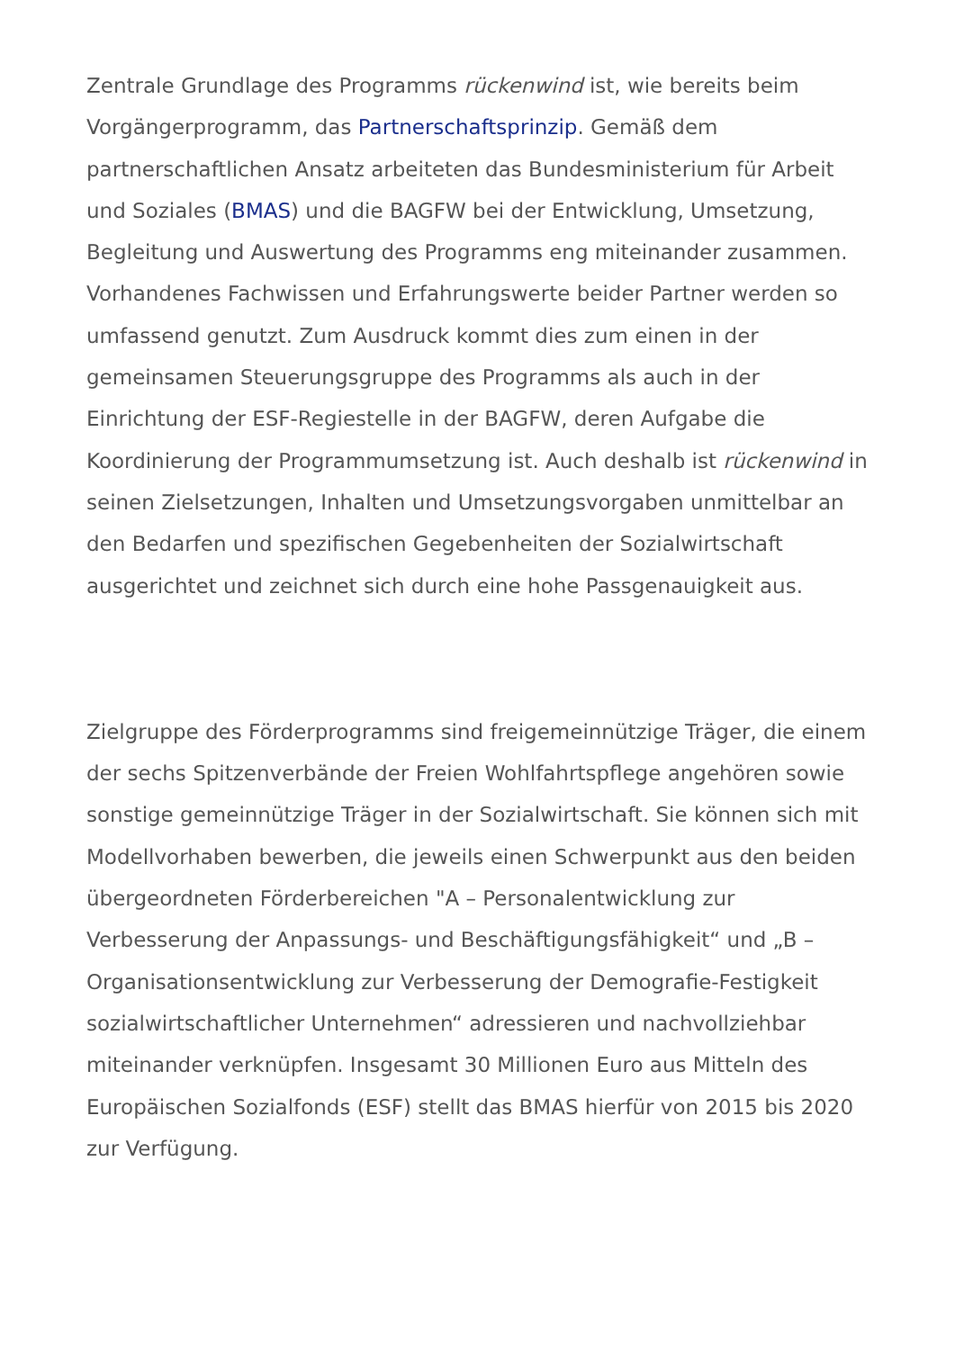Zentrale Grundlage des Programms rückenwind ist, wie bereits beim Vorgängerprogramm, das Partnerschaftsprinzip. Gemäß dem partnerschaftlichen Ansatz arbeiteten das Bundesministerium für Arbeit und Soziales (BMAS) und die BAGFW bei der Entwicklung, Umsetzung, Begleitung und Auswertung des Programms eng miteinander zusammen. Vorhandenes Fachwissen und Erfahrungswerte beider Partner werden so umfassend genutzt. Zum Ausdruck kommt dies zum einen in der gemeinsamen Steuerungsgruppe des Programms als auch in der Einrichtung der ESF-Regiestelle in der BAGFW, deren Aufgabe die Koordinierung der Programmumsetzung ist. Auch deshalb ist rückenwind in seinen Zielsetzungen, Inhalten und Umsetzungsvorgaben unmittelbar an den Bedarfen und spezifischen Gegebenheiten der Sozialwirtschaft ausgerichtet und zeichnet sich durch eine hohe Passgenauigkeit aus.
Zielgruppe des Förderprogramms sind freigemeinnützige Träger, die einem der sechs Spitzenverbände der Freien Wohlfahrtspflege angehören sowie sonstige gemeinnützige Träger in der Sozialwirtschaft. Sie können sich mit Modellvorhaben bewerben, die jeweils einen Schwerpunkt aus den beiden übergeordneten Förderbereichen "A – Personalentwicklung zur Verbesserung der Anpassungs- und Beschäftigungsfähigkeit“ und „B – Organisationsentwicklung zur Verbesserung der Demografie-Festigkeit sozialwirtschaftlicher Unternehmen“ adressieren und nachvollziehbar miteinander verknüpfen. Insgesamt 30 Millionen Euro aus Mitteln des Europäischen Sozialfonds (ESF) stellt das BMAS hierfür von 2015 bis 2020 zur Verfügung.